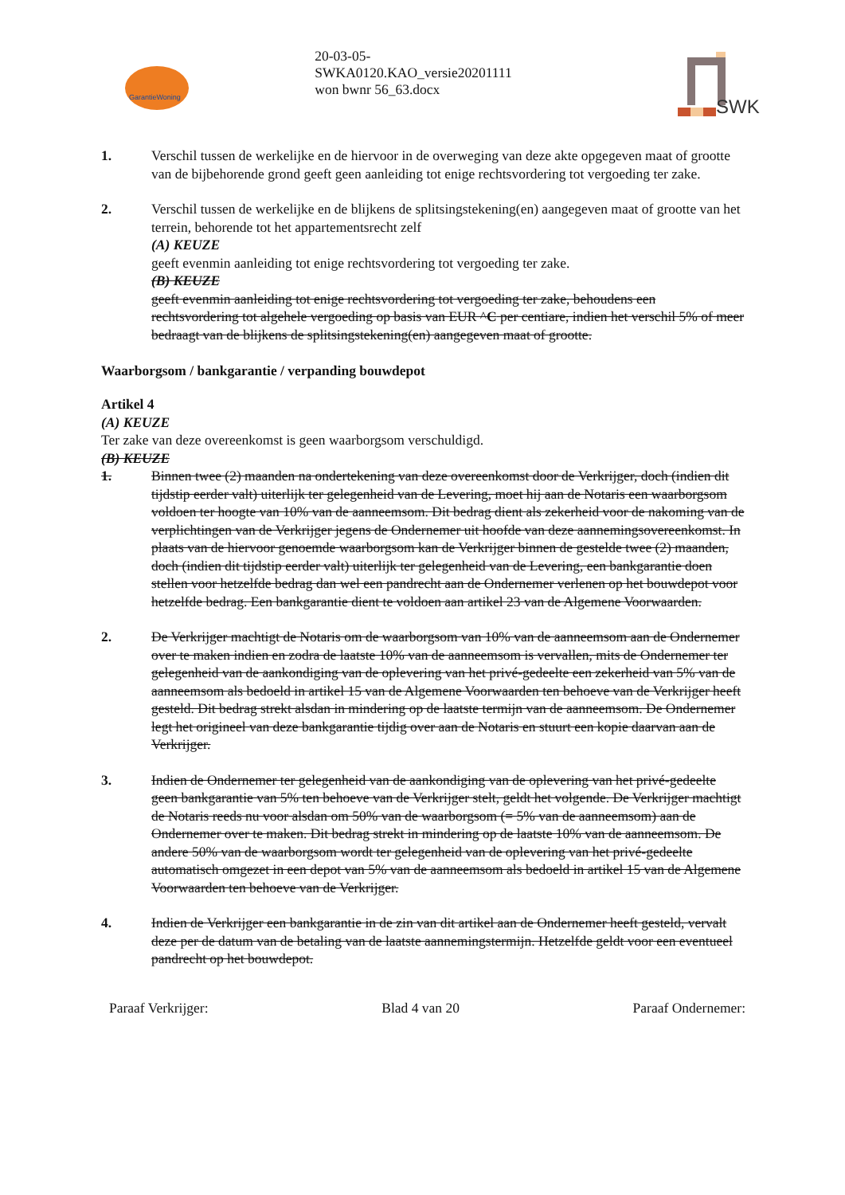GarantieWoning
20-03-05-
SWKA0120.KAO_versie20201111
won bwnr 56_63.docx
SWK
1. Verschil tussen de werkelijke en de hiervoor in de overweging van deze akte opgegeven maat of grootte van de bijbehorende grond geeft geen aanleiding tot enige rechtsvordering tot vergoeding ter zake.
2. Verschil tussen de werkelijke en de blijkens de splitsingstekening(en) aangegeven maat of grootte van het terrein, behorende tot het appartementsrecht zelf
(A) KEUZE
geeft evenmin aanleiding tot enige rechtsvordering tot vergoeding ter zake.
(B) KEUZE
geeft evenmin aanleiding tot enige rechtsvordering tot vergoeding ter zake, behoudens een rechtsvordering tot algehele vergoeding op basis van EUR ^C per centiare, indien het verschil 5% of meer bedraagt van de blijkens de splitsingstekening(en) aangegeven maat of grootte.
Waarborgsom / bankgarantie / verpanding bouwdepot
Artikel 4
(A) KEUZE
Ter zake van deze overeenkomst is geen waarborgsom verschuldigd.
(B) KEUZE
1. Binnen twee (2) maanden na ondertekening van deze overeenkomst door de Verkrijger, doch (indien dit tijdstip eerder valt) uiterlijk ter gelegenheid van de Levering, moet hij aan de Notaris een waarborgsom voldoen ter hoogte van 10% van de aanneemsom. Dit bedrag dient als zekerheid voor de nakoming van de verplichtingen van de Verkrijger jegens de Ondernemer uit hoofde van deze aannemingsovereenkomst. In plaats van de hiervoor genoemde waarborgsom kan de Verkrijger binnen de gestelde twee (2) maanden, doch (indien dit tijdstip eerder valt) uiterlijk ter gelegenheid van de Levering, een bankgarantie doen stellen voor hetzelfde bedrag dan wel een pandrecht aan de Ondernemer verlenen op het bouwdepot voor hetzelfde bedrag. Een bankgarantie dient te voldoen aan artikel 23 van de Algemene Voorwaarden.
2. De Verkrijger machtigt de Notaris om de waarborgsom van 10% van de aanneemsom aan de Ondernemer over te maken indien en zodra de laatste 10% van de aanneemsom is vervallen, mits de Ondernemer ter gelegenheid van de aankondiging van de oplevering van het privé-gedeelte een zekerheid van 5% van de aanneemsom als bedoeld in artikel 15 van de Algemene Voorwaarden ten behoeve van de Verkrijger heeft gesteld. Dit bedrag strekt alsdan in mindering op de laatste termijn van de aanneemsom. De Ondernemer legt het origineel van deze bankgarantie tijdig over aan de Notaris en stuurt een kopie daarvan aan de Verkrijger.
3. Indien de Ondernemer ter gelegenheid van de aankondiging van de oplevering van het privé-gedeelte geen bankgarantie van 5% ten behoeve van de Verkrijger stelt, geldt het volgende. De Verkrijger machtigt de Notaris reeds nu voor alsdan om 50% van de waarborgsom (= 5% van de aanneemsom) aan de Ondernemer over te maken. Dit bedrag strekt in mindering op de laatste 10% van de aanneemsom. De andere 50% van de waarborgsom wordt ter gelegenheid van de oplevering van het privé-gedeelte automatisch omgezet in een depot van 5% van de aanneemsom als bedoeld in artikel 15 van de Algemene Voorwaarden ten behoeve van de Verkrijger.
4. Indien de Verkrijger een bankgarantie in de zin van dit artikel aan de Ondernemer heeft gesteld, vervalt deze per de datum van de betaling van de laatste aannemingstermijn. Hetzelfde geldt voor een eventueel pandrecht op het bouwdepot.
Paraaf Verkrijger: Blad 4 van 20 Paraaf Ondernemer: